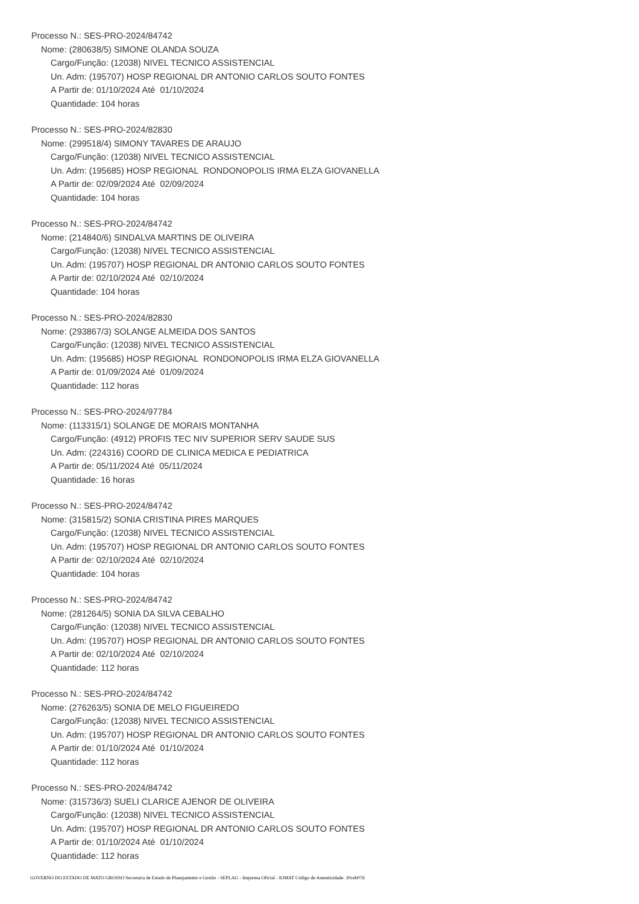Processo N.: SES-PRO-2024/84742
Nome: (280638/5) SIMONE OLANDA SOUZA
Cargo/Função: (12038) NIVEL TECNICO ASSISTENCIAL
Un. Adm: (195707) HOSP REGIONAL DR ANTONIO CARLOS SOUTO FONTES
A Partir de: 01/10/2024 Até 01/10/2024
Quantidade: 104 horas
Processo N.: SES-PRO-2024/82830
Nome: (299518/4) SIMONY TAVARES DE ARAUJO
Cargo/Função: (12038) NIVEL TECNICO ASSISTENCIAL
Un. Adm: (195685) HOSP REGIONAL RONDONOPOLIS IRMA ELZA GIOVANELLA
A Partir de: 02/09/2024 Até 02/09/2024
Quantidade: 104 horas
Processo N.: SES-PRO-2024/84742
Nome: (214840/6) SINDALVA MARTINS DE OLIVEIRA
Cargo/Função: (12038) NIVEL TECNICO ASSISTENCIAL
Un. Adm: (195707) HOSP REGIONAL DR ANTONIO CARLOS SOUTO FONTES
A Partir de: 02/10/2024 Até 02/10/2024
Quantidade: 104 horas
Processo N.: SES-PRO-2024/82830
Nome: (293867/3) SOLANGE ALMEIDA DOS SANTOS
Cargo/Função: (12038) NIVEL TECNICO ASSISTENCIAL
Un. Adm: (195685) HOSP REGIONAL RONDONOPOLIS IRMA ELZA GIOVANELLA
A Partir de: 01/09/2024 Até 01/09/2024
Quantidade: 112 horas
Processo N.: SES-PRO-2024/97784
Nome: (113315/1) SOLANGE DE MORAIS MONTANHA
Cargo/Função: (4912) PROFIS TEC NIV SUPERIOR SERV SAUDE SUS
Un. Adm: (224316) COORD DE CLINICA MEDICA E PEDIATRICA
A Partir de: 05/11/2024 Até 05/11/2024
Quantidade: 16 horas
Processo N.: SES-PRO-2024/84742
Nome: (315815/2) SONIA CRISTINA PIRES MARQUES
Cargo/Função: (12038) NIVEL TECNICO ASSISTENCIAL
Un. Adm: (195707) HOSP REGIONAL DR ANTONIO CARLOS SOUTO FONTES
A Partir de: 02/10/2024 Até 02/10/2024
Quantidade: 104 horas
Processo N.: SES-PRO-2024/84742
Nome: (281264/5) SONIA DA SILVA CEBALHO
Cargo/Função: (12038) NIVEL TECNICO ASSISTENCIAL
Un. Adm: (195707) HOSP REGIONAL DR ANTONIO CARLOS SOUTO FONTES
A Partir de: 02/10/2024 Até 02/10/2024
Quantidade: 112 horas
Processo N.: SES-PRO-2024/84742
Nome: (276263/5) SONIA DE MELO FIGUEIREDO
Cargo/Função: (12038) NIVEL TECNICO ASSISTENCIAL
Un. Adm: (195707) HOSP REGIONAL DR ANTONIO CARLOS SOUTO FONTES
A Partir de: 01/10/2024 Até 01/10/2024
Quantidade: 112 horas
Processo N.: SES-PRO-2024/84742
Nome: (315736/3) SUELI CLARICE AJENOR DE OLIVEIRA
Cargo/Função: (12038) NIVEL TECNICO ASSISTENCIAL
Un. Adm: (195707) HOSP REGIONAL DR ANTONIO CARLOS SOUTO FONTES
A Partir de: 01/10/2024 Até 01/10/2024
Quantidade: 112 horas
GOVERNO DO ESTADO DE MATO GROSSO Secretaria de Estado de Planejamento e Gestão - SEPLAG - Imprensa Oficial - IOMAT Código de Autenticidade: 20ceb07d